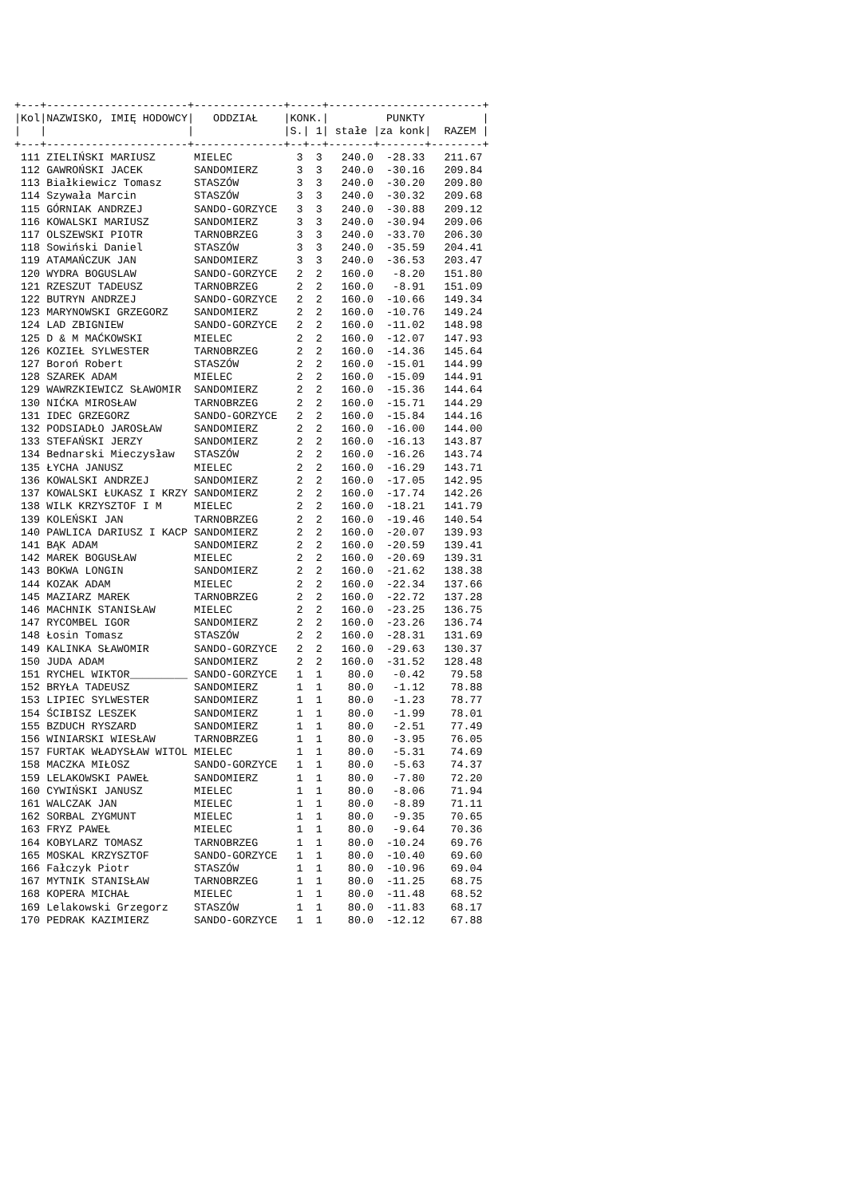+---+----------------------+--------------+-----+------------------------+
|Kol|NAZWISKO, IMIĘ HODOWCY|   ODDZIAŁ    |KONK.|         PUNKTY         |
|   |                      |              |S.| 1| stałe |za konk|  RAZEM |
+---+----------------------+--------------+--+--+-------+-------+--------+
 111 ZIELIŃSKI MARIUSZ      MIELEC          3  3   240.0  -28.33   211.67
 112 GAWROŃSKI JACEK        SANDOMIERZ      3  3   240.0  -30.16   209.84
 113 Białkiewicz Tomasz     STASZÓW         3  3   240.0  -30.20   209.80
 114 Szywała Marcin         STASZÓW         3  3   240.0  -30.32   209.68
 115 GÓRNIAK ANDRZEJ        SANDO-GORZYCE   3  3   240.0  -30.88   209.12
 116 KOWALSKI MARIUSZ       SANDOMIERZ      3  3   240.0  -30.94   209.06
 117 OLSZEWSKI PIOTR        TARNOBRZEG      3  3   240.0  -33.70   206.30
 118 Sowiński Daniel        STASZÓW         3  3   240.0  -35.59   204.41
 119 ATAMAŃCZUK JAN         SANDOMIERZ      3  3   240.0  -36.53   203.47
 120 WYDRA BOGUSLAW         SANDO-GORZYCE   2  2   160.0   -8.20   151.80
 121 RZESZUT TADEUSZ        TARNOBRZEG      2  2   160.0   -8.91   151.09
 122 BUTRYN ANDRZEJ         SANDO-GORZYCE   2  2   160.0  -10.66   149.34
 123 MARYNOWSKI GRZEGORZ    SANDOMIERZ      2  2   160.0  -10.76   149.24
 124 LAD ZBIGNIEW           SANDO-GORZYCE   2  2   160.0  -11.02   148.98
 125 D & M MAĆKOWSKI        MIELEC          2  2   160.0  -12.07   147.93
 126 KOZIEŁ SYLWESTER       TARNOBRZEG      2  2   160.0  -14.36   145.64
 127 Boroń Robert           STASZÓW         2  2   160.0  -15.01   144.99
 128 SZAREK ADAM            MIELEC          2  2   160.0  -15.09   144.91
 129 WAWRZKIEWICZ SŁAWOMIR  SANDOMIERZ      2  2   160.0  -15.36   144.64
 130 NIĆKA MIROSŁAW         TARNOBRZEG      2  2   160.0  -15.71   144.29
 131 IDEC GRZEGORZ          SANDO-GORZYCE   2  2   160.0  -15.84   144.16
 132 PODSIADŁO JAROSŁAW     SANDOMIERZ      2  2   160.0  -16.00   144.00
 133 STEFAŃSKI JERZY        SANDOMIERZ      2  2   160.0  -16.13   143.87
 134 Bednarski Mieczysław   STASZÓW         2  2   160.0  -16.26   143.74
 135 ŁYCHA JANUSZ           MIELEC          2  2   160.0  -16.29   143.71
 136 KOWALSKI ANDRZEJ       SANDOMIERZ      2  2   160.0  -17.05   142.95
 137 KOWALSKI ŁUKASZ I KRZY SANDOMIERZ      2  2   160.0  -17.74   142.26
 138 WILK KRZYSZTOF I M     MIELEC          2  2   160.0  -18.21   141.79
 139 KOLEŃSKI JAN           TARNOBRZEG      2  2   160.0  -19.46   140.54
 140 PAWLICA DARIUSZ I KACP SANDOMIERZ      2  2   160.0  -20.07   139.93
 141 BĄK ADAM               SANDOMIERZ      2  2   160.0  -20.59   139.41
 142 MAREK BOGUSŁAW         MIELEC          2  2   160.0  -20.69   139.31
 143 BOKWA LONGIN           SANDOMIERZ      2  2   160.0  -21.62   138.38
 144 KOZAK ADAM             MIELEC          2  2   160.0  -22.34   137.66
 145 MAZIARZ MAREK          TARNOBRZEG      2  2   160.0  -22.72   137.28
 146 MACHNIK STANISŁAW      MIELEC          2  2   160.0  -23.25   136.75
 147 RYCOMBEL IGOR          SANDOMIERZ      2  2   160.0  -23.26   136.74
 148 Łosin Tomasz           STASZÓW         2  2   160.0  -28.31   131.69
 149 KALINKA SŁAWOMIR       SANDO-GORZYCE   2  2   160.0  -29.63   130.37
 150 JUDA ADAM              SANDOMIERZ      2  2   160.0  -31.52   128.48
 151 RYCHEL WIKTOR_________ SANDO-GORZYCE   1  1    80.0   -0.42    79.58
 152 BRYŁA TADEUSZ          SANDOMIERZ      1  1    80.0   -1.12    78.88
 153 LIPIEC SYLWESTER       SANDOMIERZ      1  1    80.0   -1.23    78.77
 154 ŚCIBISZ LESZEK         SANDOMIERZ      1  1    80.0   -1.99    78.01
 155 BZDUCH RYSZARD         SANDOMIERZ      1  1    80.0   -2.51    77.49
 156 WINIARSKI WIESŁAW      TARNOBRZEG      1  1    80.0   -3.95    76.05
 157 FURTAK WŁADYSŁAW WITOL MIELEC          1  1    80.0   -5.31    74.69
 158 MACZKA MIŁOSZ          SANDO-GORZYCE   1  1    80.0   -5.63    74.37
 159 LELAKOWSKI PAWEŁ       SANDOMIERZ      1  1    80.0   -7.80    72.20
 160 CYWIŃSKI JANUSZ        MIELEC          1  1    80.0   -8.06    71.94
 161 WALCZAK JAN            MIELEC          1  1    80.0   -8.89    71.11
 162 SORBAL ZYGMUNT         MIELEC          1  1    80.0   -9.35    70.65
 163 FRYZ PAWEŁ             MIELEC          1  1    80.0   -9.64    70.36
 164 KOBYLARZ TOMASZ        TARNOBRZEG      1  1    80.0  -10.24    69.76
 165 MOSKAL KRZYSZTOF       SANDO-GORZYCE   1  1    80.0  -10.40    69.60
 166 Fałczyk Piotr          STASZÓW         1  1    80.0  -10.96    69.04
 167 MYTNIK STANISŁAW       TARNOBRZEG      1  1    80.0  -11.25    68.75
 168 KOPERA MICHAŁ          MIELEC          1  1    80.0  -11.48    68.52
 169 Lelakowski Grzegorz    STASZÓW         1  1    80.0  -11.83    68.17
 170 PEDRAK KAZIMIERZ       SANDO-GORZYCE   1  1    80.0  -12.12    67.88